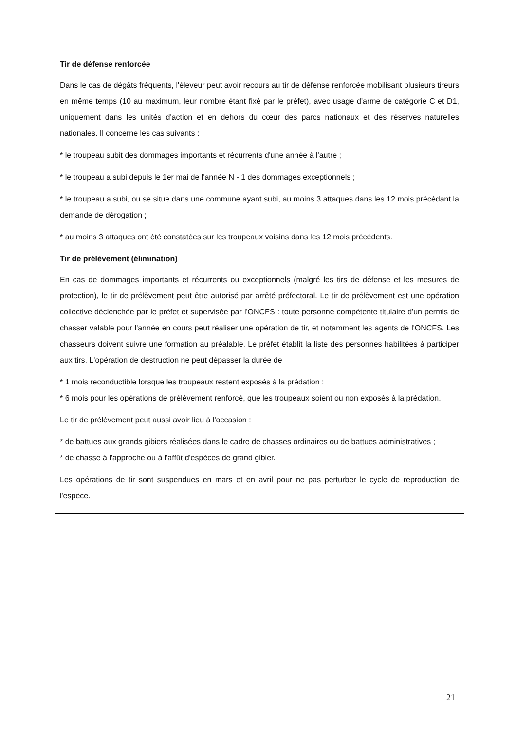Tir de défense renforcée
Dans le cas de dégâts fréquents, l'éleveur peut avoir recours au tir de défense renforcée mobilisant plusieurs tireurs en même temps (10 au maximum, leur nombre étant fixé par le préfet), avec usage d'arme de catégorie C et D1, uniquement dans les unités d'action et en dehors du cœur des parcs nationaux et des réserves naturelles nationales. Il concerne les cas suivants :
* le troupeau subit des dommages importants et récurrents d'une année à l'autre ;
* le troupeau a subi depuis le 1er mai de l'année N - 1 des dommages exceptionnels ;
* le troupeau a subi, ou se situe dans une commune ayant subi, au moins 3 attaques dans les 12 mois précédant la demande de dérogation ;
* au moins 3 attaques ont été constatées sur les troupeaux voisins dans les 12 mois précédents.
Tir de prélèvement (élimination)
En cas de dommages importants et récurrents ou exceptionnels (malgré les tirs de défense et les mesures de protection), le tir de prélèvement peut être autorisé par arrêté préfectoral. Le tir de prélèvement est une opération collective déclenchée par le préfet et supervisée par l'ONCFS : toute personne compétente titulaire d'un permis de chasser valable pour l'année en cours peut réaliser une opération de tir, et notamment les agents de l'ONCFS. Les chasseurs doivent suivre une formation au préalable. Le préfet établit la liste des personnes habilitées à participer aux tirs. L'opération de destruction ne peut dépasser la durée de
* 1 mois reconductible lorsque les troupeaux restent exposés à la prédation ;
* 6 mois pour les opérations de prélèvement renforcé, que les troupeaux soient ou non exposés à la prédation.
Le tir de prélèvement peut aussi avoir lieu à l'occasion :
* de battues aux grands gibiers réalisées dans le cadre de chasses ordinaires ou de battues administratives ;
* de chasse à l'approche ou à l'affût d'espèces de grand gibier.
Les opérations de tir sont suspendues en mars et en avril pour ne pas perturber le cycle de reproduction de l'espèce.
21